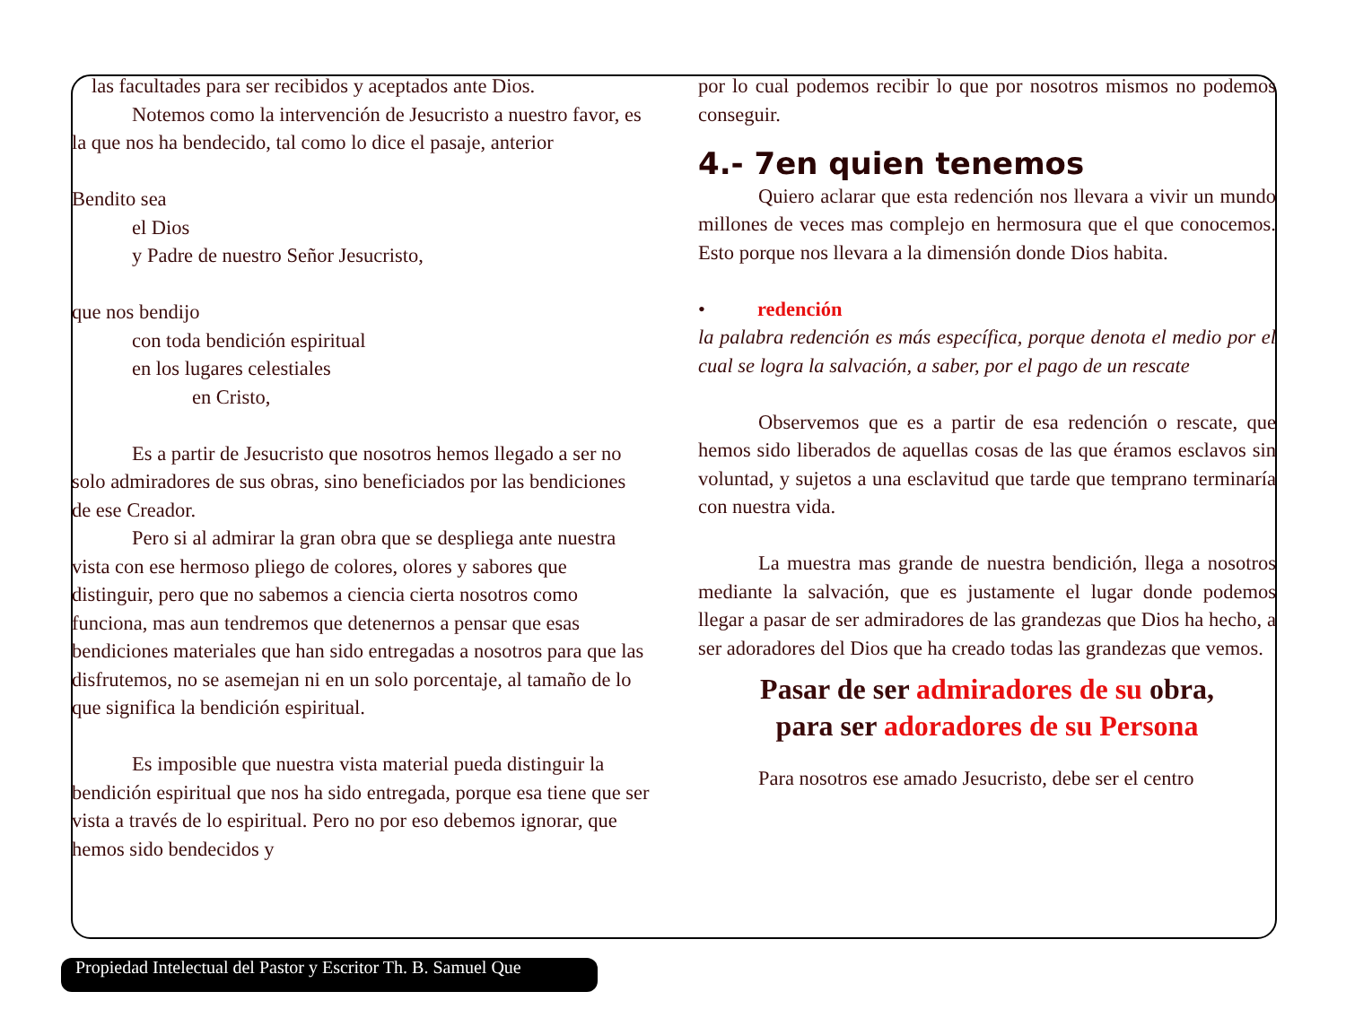las facultades para ser recibidos y aceptados ante Dios.
Notemos como la intervención de Jesucristo a nuestro favor, es la que nos ha bendecido, tal como lo dice el pasaje, anterior
Bendito sea
el Dios
y Padre de nuestro Señor Jesucristo,
que nos bendijo
con toda bendición espiritual
en los lugares celestiales
en Cristo,
Es a partir de Jesucristo que nosotros hemos llegado a ser no solo admiradores de sus obras, sino beneficiados por las bendiciones de ese Creador.
Pero si al admirar la gran obra que se despliega ante nuestra vista con ese hermoso pliego de colores, olores y sabores que distinguir, pero que no sabemos a ciencia cierta nosotros como funciona, mas aun tendremos que detenernos a pensar que esas bendiciones materiales que han sido entregadas a nosotros para que las disfrutemos, no se asemejan ni en un solo porcentaje, al tamaño de lo que significa la bendición espiritual.
Es imposible que nuestra vista material pueda distinguir la bendición espiritual que nos ha sido entregada, porque esa tiene que ser vista a través de lo espiritual. Pero no por eso debemos ignorar, que hemos sido bendecidos y
por lo cual podemos recibir lo que por nosotros mismos no podemos conseguir.
4.- 7en quien tenemos
Quiero aclarar que esta redención nos llevara a vivir un mundo millones de veces mas complejo en hermosura que el que conocemos. Esto porque nos llevara a la dimensión donde Dios habita.
• redención
la palabra redención es más específica, porque denota el medio por el cual se logra la salvación, a saber, por el pago de un rescate
Observemos que es a partir de esa redención o rescate, que hemos sido liberados de aquellas cosas de las que éramos esclavos sin voluntad, y sujetos a una esclavitud que tarde que temprano terminaría con nuestra vida.
La muestra mas grande de nuestra bendición, llega a nosotros mediante la salvación, que es justamente el lugar donde podemos llegar a pasar de ser admiradores de las grandezas que Dios ha hecho, a ser adoradores del Dios que ha creado todas las grandezas que vemos.
Pasar de ser admiradores de su obra,
para ser adoradores de su Persona
Para nosotros ese amado Jesucristo, debe ser el centro
Propiedad Intelectual del Pastor y Escritor Th. B. Samuel Que